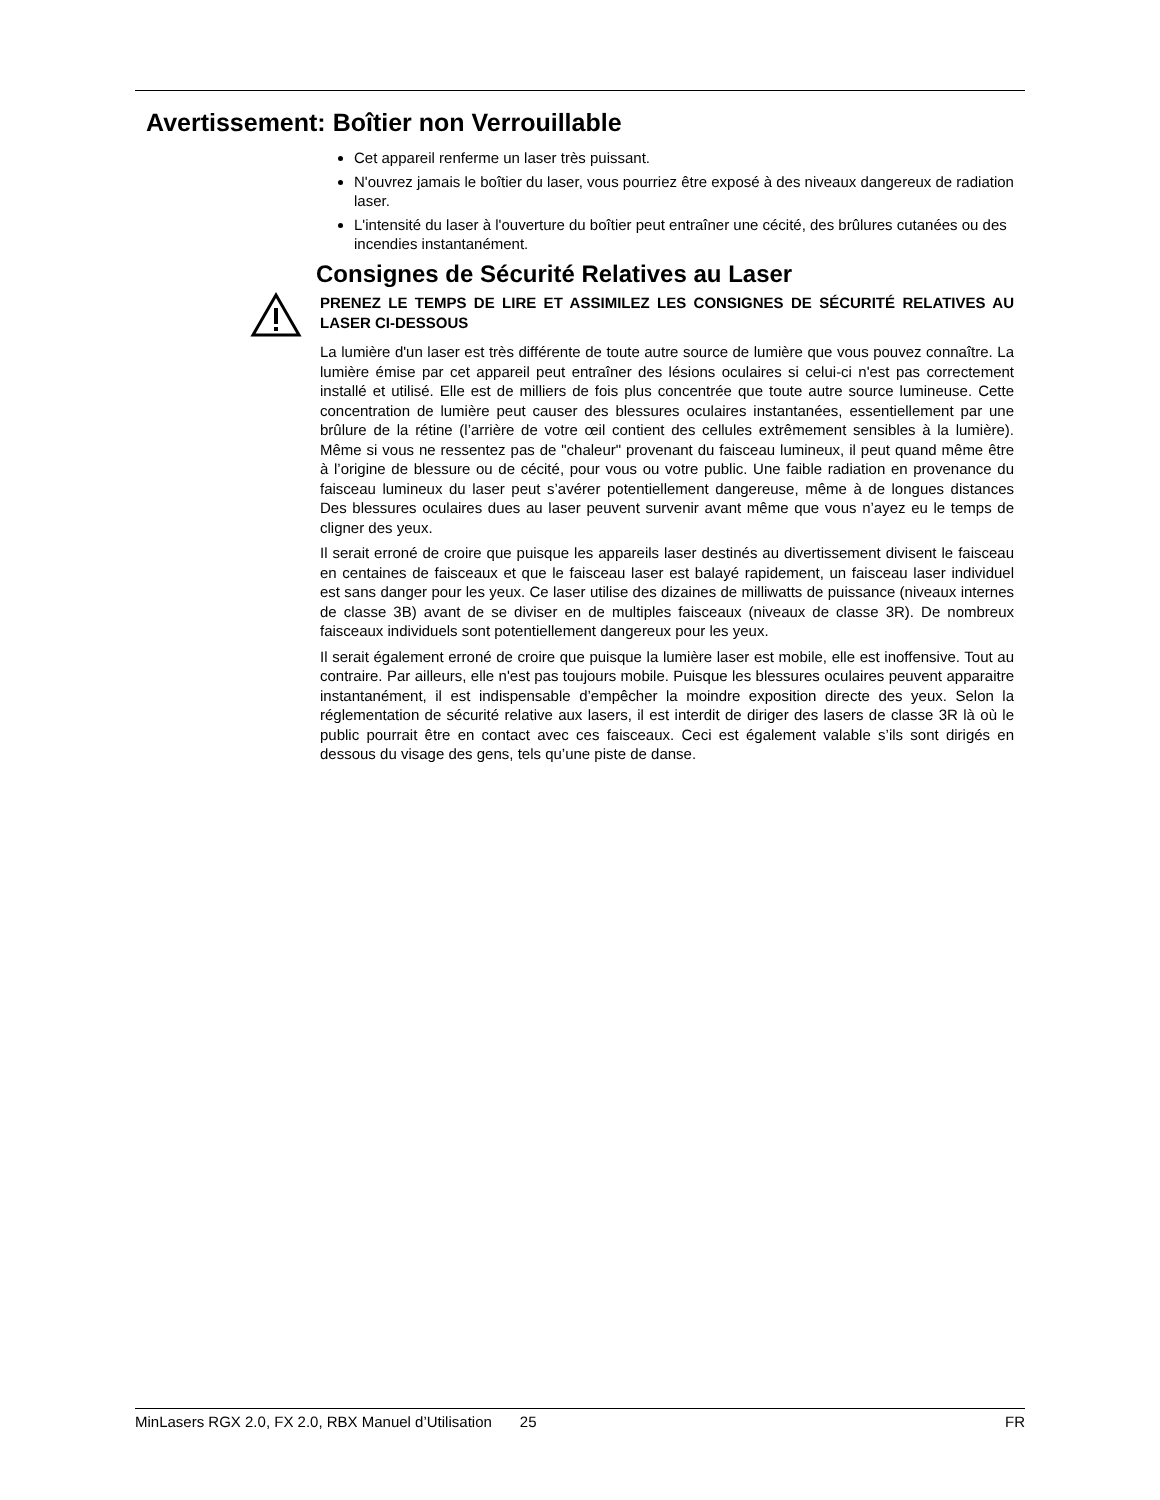Avertissement: Boîtier non Verrouillable
Cet appareil renferme un laser très puissant.
N'ouvrez jamais le boîtier du laser, vous pourriez être exposé à des niveaux dangereux de radiation laser.
L'intensité du laser à l'ouverture du boîtier peut entraîner une cécité, des brûlures cutanées ou des incendies instantanément.
Consignes de Sécurité Relatives au Laser
PRENEZ LE TEMPS DE LIRE ET ASSIMILEZ LES CONSIGNES DE SÉCURITÉ RELATIVES AU LASER CI-DESSOUS
La lumière d'un laser est très différente de toute autre source de lumière que vous pouvez connaître. La lumière émise par cet appareil peut entraîner des lésions oculaires si celui-ci n'est pas correctement installé et utilisé. Elle est de milliers de fois plus concentrée que toute autre source lumineuse. Cette concentration de lumière peut causer des blessures oculaires instantanées, essentiellement par une brûlure de la rétine (l’arrière de votre œil contient des cellules extrêmement sensibles à la lumière). Même si vous ne ressentez pas de "chaleur" provenant du faisceau lumineux, il peut quand même être à l’origine de blessure ou de cécité, pour vous ou votre public. Une faible radiation en provenance du faisceau lumineux du laser peut s’avérer potentiellement dangereuse, même à de longues distances Des blessures oculaires dues au laser peuvent survenir avant même que vous n’ayez eu le temps de cligner des yeux.
Il serait erroné de croire que puisque les appareils laser destinés au divertissement divisent le faisceau en centaines de faisceaux et que le faisceau laser est balayé rapidement, un faisceau laser individuel est sans danger pour les yeux. Ce laser utilise des dizaines de milliwatts de puissance (niveaux internes de classe 3B) avant de se diviser en de multiples faisceaux (niveaux de classe 3R). De nombreux faisceaux individuels sont potentiellement dangereux pour les yeux.
Il serait également erroné de croire que puisque la lumière laser est mobile, elle est inoffensive. Tout au contraire. Par ailleurs, elle n'est pas toujours mobile. Puisque les blessures oculaires peuvent apparaitre instantanément, il est indispensable d’empêcher la moindre exposition directe des yeux. Selon la réglementation de sécurité relative aux lasers, il est interdit de diriger des lasers de classe 3R là où le public pourrait être en contact avec ces faisceaux. Ceci est également valable s’ils sont dirigés en dessous du visage des gens, tels qu’une piste de danse.
MinLasers RGX 2.0, FX 2.0, RBX Manuel d’Utilisation 25 FR